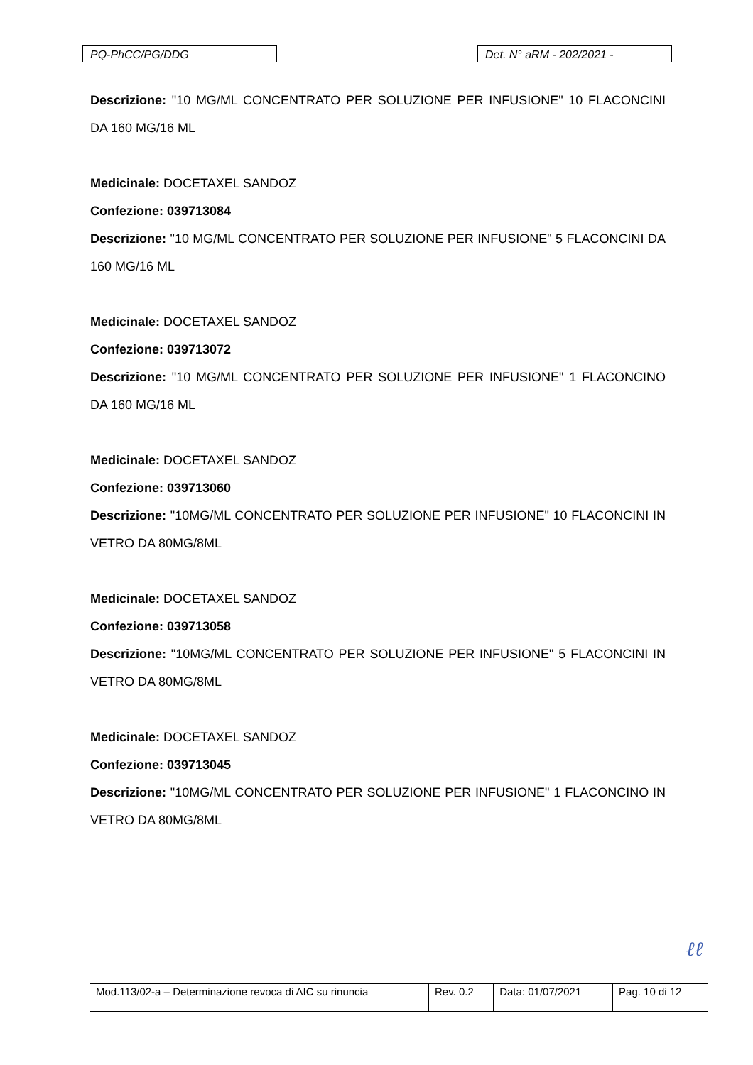PQ-PhCC/PG/DDG Det. N° aRM - 202/2021 -
Descrizione: "10 MG/ML CONCENTRATO PER SOLUZIONE PER INFUSIONE" 10 FLACONCINI DA 160 MG/16 ML
Medicinale: DOCETAXEL SANDOZ
Confezione: 039713084
Descrizione: "10 MG/ML CONCENTRATO PER SOLUZIONE PER INFUSIONE" 5 FLACONCINI DA 160 MG/16 ML
Medicinale: DOCETAXEL SANDOZ
Confezione: 039713072
Descrizione: "10 MG/ML CONCENTRATO PER SOLUZIONE PER INFUSIONE" 1 FLACONCINO DA 160 MG/16 ML
Medicinale: DOCETAXEL SANDOZ
Confezione: 039713060
Descrizione: "10MG/ML CONCENTRATO PER SOLUZIONE PER INFUSIONE" 10 FLACONCINI IN VETRO DA 80MG/8ML
Medicinale: DOCETAXEL SANDOZ
Confezione: 039713058
Descrizione: "10MG/ML CONCENTRATO PER SOLUZIONE PER INFUSIONE" 5 FLACONCINI IN VETRO DA 80MG/8ML
Medicinale: DOCETAXEL SANDOZ
Confezione: 039713045
Descrizione: "10MG/ML CONCENTRATO PER SOLUZIONE PER INFUSIONE" 1 FLACONCINO IN VETRO DA 80MG/8ML
ℓℓ
| Mod.113/02-a – Determinazione revoca di AIC su rinuncia | Rev. 0.2 | Data: 01/07/2021 | Pag. 10 di 12 |